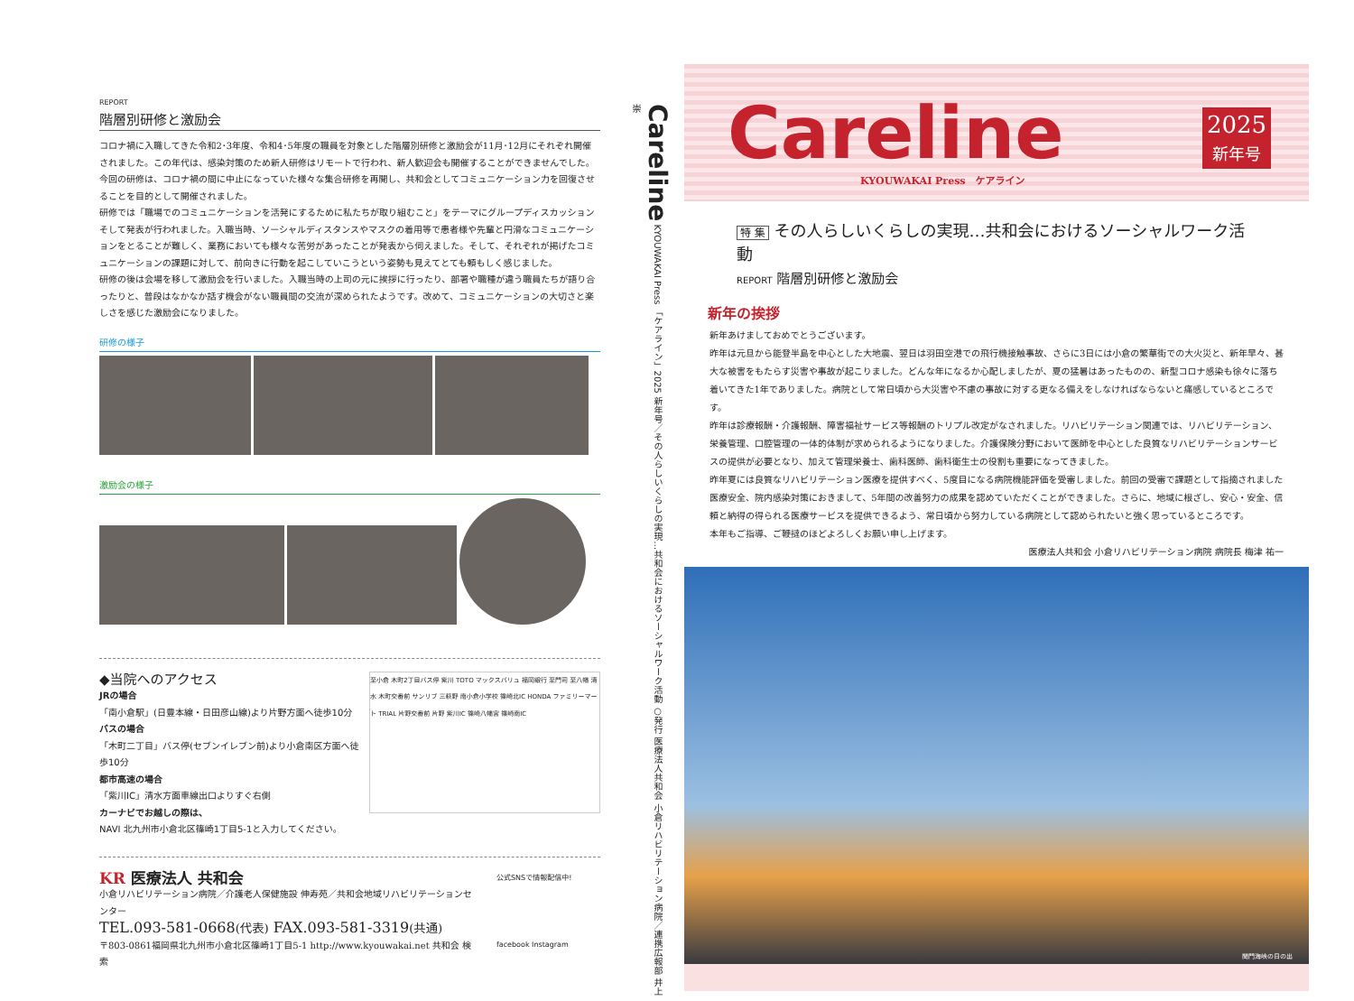REPORT
階層別研修と激励会
コロナ禍に入職してきた令和2･3年度、令和4･5年度の職員を対象とした階層別研修と激励会が11月･12月にそれぞれ開催されました。この年代は、感染対策のため新人研修はリモートで行われ、新人歓迎会も開催することができませんでした。今回の研修は、コロナ禍の間に中止になっていた様々な集合研修を再開し、共和会としてコミュニケーション力を回復させることを目的として開催されました。
研修では「職場でのコミュニケーションを活発にするために私たちが取り組むこと」をテーマにグループディスカッションそして発表が行われました。入職当時、ソーシャルディスタンスやマスクの着用等で患者様や先輩と円滑なコミュニケーションをとることが難しく、業務においても様々な苦労があったことが発表から伺えました。そして、それぞれが掲げたコミュニケーションの課題に対して、前向きに行動を起こしていこうという姿勢も見えてとても頼もしく感じました。
研修の後は会場を移して激励会を行いました。入職当時の上司の元に挨拶に行ったり、部署や職種が違う職員たちが語り合ったりと、普段はなかなか話す機会がない職員間の交流が深められたようです。改めて、コミュニケーションの大切さと楽しさを感じた激励会になりました。
研修の様子
激励会の様子
◆当院へのアクセス
JRの場合
「南小倉駅」(日豊本線・日田彦山線)より片野方面へ徒歩10分
バスの場合
「木町二丁目」バス停(セブンイレブン前)より小倉南区方面へ徒歩10分
都市高速の場合
「紫川IC」清水方面車線出口よりすぐ右側
カーナビでお越しの際は、
NAVI 北九州市小倉北区篠崎1丁目5-1と入力してください。
至小倉 木町2丁目バス停 紫川 TOTO マックスバリュ 福岡銀行 至門司 至八幡 清水 木町交番前 サンリブ 三萩野 南小倉小学校 篠崎北IC HONDA ファミリーマート TRIAL 片野交番前 片野 紫川IC 篠崎八幡宮 篠崎南IC
KR 医療法人 共和会
小倉リハビリテーション病院／介護老人保健施設 伸寿苑／共和会地域リハビリテーションセンター
TEL.093-581-0668(代表) FAX.093-581-3319(共通)
〒803-0861福岡県北九州市小倉北区篠崎1丁目5-1 http://www.kyouwakai.net 共和会 検索
公式SNSで情報配信中!
facebook Instagram
Careline KYOUWAKAI Press 「ケアライン」2025 新年号／その人らしいくらしの実現…共和会におけるソーシャルワーク活動 ○発行 医療法人共和会 小倉リハビリテーション病院／連携広報部 井上崇
Careline
KYOUWAKAI Press　ケアライン
2025
新年号
特 集 その人らしいくらしの実現…共和会におけるソーシャルワーク活動
REPORT 階層別研修と激励会
新年の挨拶
新年あけましておめでとうございます。
昨年は元旦から能登半島を中心とした大地震、翌日は羽田空港での飛行機接触事故、さらに3日には小倉の繁華街での大火災と、新年早々、甚大な被害をもたらす災害や事故が起こりました。どんな年になるか心配しましたが、夏の猛暑はあったものの、新型コロナ感染も徐々に落ち着いてきた1年でありました。病院として常日頃から大災害や不慮の事故に対する更なる備えをしなければならないと痛感しているところです。
昨年は診療報酬・介護報酬、障害福祉サービス等報酬のトリプル改定がなされました。リハビリテーション関連では、リハビリテーション、栄養管理、口腔管理の一体的体制が求められるようになりました。介護保険分野において医師を中心とした良質なリハビリテーションサービスの提供が必要となり、加えて管理栄養士、歯科医師、歯科衛生士の役割も重要になってきました。
昨年夏には良質なリハビリテーション医療を提供すべく、5度目になる病院機能評価を受審しました。前回の受審で課題として指摘されました医療安全、院内感染対策におきまして、5年間の改善努力の成果を認めていただくことができました。さらに、地域に根ざし、安心・安全、信頼と納得の得られる医療サービスを提供できるよう、常日頃から努力している病院として認められたいと強く思っているところです。
本年もご指導、ご鞭撻のほどよろしくお願い申し上げます。
医療法人共和会 小倉リハビリテーション病院 病院長 梅津 祐一
関門海峡の日の出